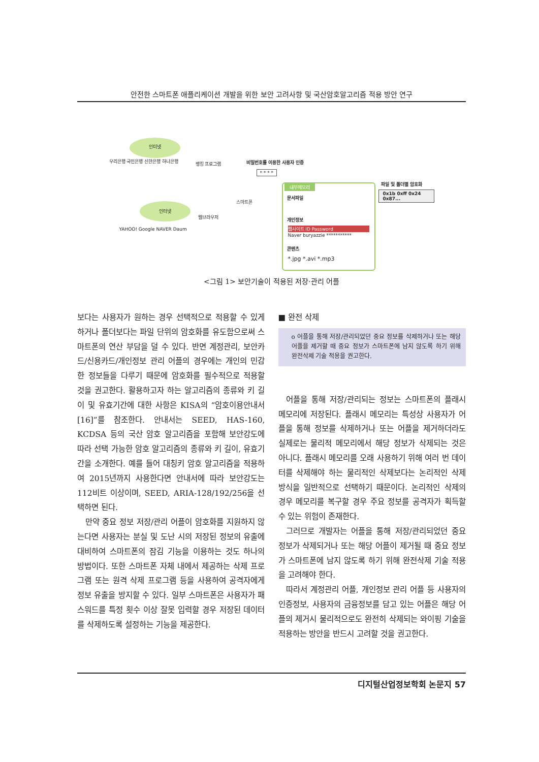안전한 스마트폰 애플리케이션 개발을 위한 보안 고려사항 및 국산암호알고리즘 적용 방안 연구
인터넷
뱅킹 프로그램
우리은행 국민은행 신한은행 하나은행
인터넷
YAHOO! Google NAVER Daum
웹브라우저
스마트폰
비밀번호를 이용한 사용자 인증
* * * *
내부메모리
문서파일
개인정보
웹사이트 ID Password
Naver buryazzie ***********
콘텐츠
*.jpg *.avi *.mp3
파일 및 폴더별 암호화
0x1b 0xff 0x24 0x87...
<그림 1> 보안기술이 적용된 저장·관리 어플
보다는 사용자가 원하는 경우 선택적으로 적용할 수 있게 하거나 폴더보다는 파일 단위의 암호화를 유도함으로써 스마트폰의 연산 부담을 덜 수 있다. 반면 계정관리, 보안카드/신용카드/개인정보 관리 어플의 경우에는 개인의 민감한 정보들을 다루기 때문에 암호화를 필수적으로 적용할 것을 권고한다. 활용하고자 하는 알고리즘의 종류와 키 길이 및 유효기간에 대한 사항은 KISA의 “암호이용안내서[16]”를 참조한다. 안내서는 SEED, HAS-160, KCDSA 등의 국산 암호 알고리즘을 포함해 보안강도에 따라 선택 가능한 암호 알고리즘의 종류와 키 길이, 유효기간을 소개한다. 예를 들어 대칭키 암호 알고리즘을 적용하여 2015년까지 사용한다면 안내서에 따라 보안강도는 112비트 이상이며, SEED, ARIA-128/192/256을 선택하면 된다.
만약 중요 정보 저장/관리 어플이 암호화를 지원하지 않는다면 사용자는 분실 및 도난 시의 저장된 정보의 유출에 대비하여 스마트폰의 잠김 기능을 이용하는 것도 하나의 방법이다. 또한 스마트폰 자체 내에서 제공하는 삭제 프로그램 또는 원격 삭제 프로그램 등을 사용하여 공격자에게 정보 유출을 방지할 수 있다. 일부 스마트폰은 사용자가 패스워드를 특정 횟수 이상 잘못 입력할 경우 저장된 데이터를 삭제하도록 설정하는 기능을 제공한다.
■ 완전 삭제
o 어플을 통해 저장/관리되었던 중요 정보를 삭제하거나 또는 해당 어플을 제거할 때 중요 정보가 스마트폰에 남지 않도록 하기 위해 완전삭제 기술 적용을 권고한다.
어플을 통해 저장/관리되는 정보는 스마트폰의 플래시 메모리에 저장된다. 플래시 메모리는 특성상 사용자가 어플을 통해 정보를 삭제하거나 또는 어플을 제거하더라도 실제로는 물리적 메모리에서 해당 정보가 삭제되는 것은 아니다. 플래시 메모리를 오래 사용하기 위해 여러 번 데이터를 삭제해야 하는 물리적인 삭제보다는 논리적인 삭제 방식을 일반적으로 선택하기 때문이다. 논리적인 삭제의 경우 메모리를 복구할 경우 주요 정보를 공격자가 획득할 수 있는 위험이 존재한다.
그러므로 개발자는 어플을 통해 저장/관리되었던 중요 정보가 삭제되거나 또는 해당 어플이 제거될 때 중요 정보가 스마트폰에 남지 않도록 하기 위해 완전삭제 기술 적용을 고려해야 한다.
따라서 계정관리 어플, 개인정보 관리 어플 등 사용자의 인증정보, 사용자의 금융정보를 담고 있는 어플은 해당 어플의 제거시 물리적으로도 완전히 삭제되는 와이핑 기술을 적용하는 방안을 반드시 고려할 것을 권고한다.
디지털산업정보학회 논문지 57